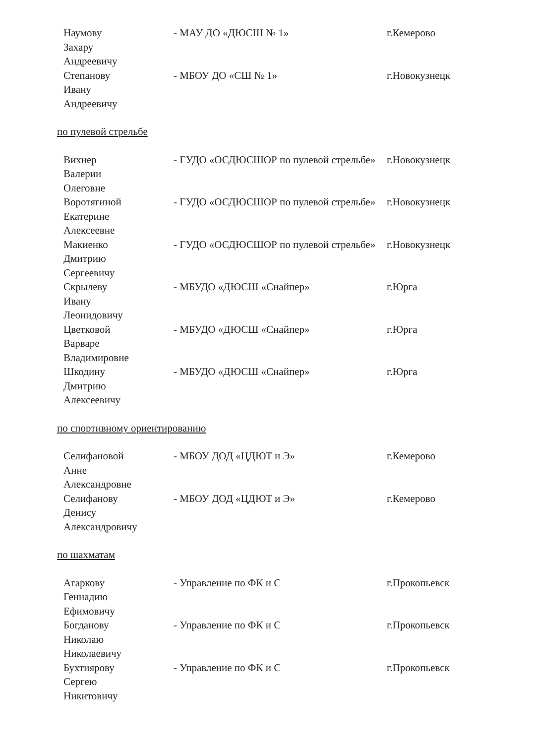| Наумову Захару Андреевичу | - МАУ ДО «ДЮСШ № 1» | г.Кемерово |
| Степанову Ивану Андреевичу | - МБОУ ДО «СШ № 1» | г.Новокузнецк |
по пулевой стрельбе
| Вихнер Валерии Олеговне | - ГУДО «ОСДЮСШОР по пулевой стрельбе» | г.Новокузнецк |
| Воротягиной Екатерине Алексеевне | - ГУДО «ОСДЮСШОР по пулевой стрельбе» | г.Новокузнецк |
| Макиенко Дмитрию Сергеевичу | - ГУДО «ОСДЮСШОР по пулевой стрельбе» | г.Новокузнецк |
| Скрылеву Ивану Леонидовичу | - МБУДО «ДЮСШ «Снайпер» | г.Юрга |
| Цветковой Варваре Владимировне | - МБУДО «ДЮСШ «Снайпер» | г.Юрга |
| Шкодину Дмитрию Алексеевичу | - МБУДО «ДЮСШ «Снайпер» | г.Юрга |
по спортивному ориентированию
| Селифановой Анне Александровне | - МБОУ ДОД «ЦДЮТ и Э» | г.Кемерово |
| Селифанову Денису Александровичу | - МБОУ ДОД «ЦДЮТ и Э» | г.Кемерово |
по шахматам
| Агаркову Геннадию Ефимовичу | - Управление по ФК и С | г.Прокопьевск |
| Богданову Николаю Николаевичу | - Управление по ФК и С | г.Прокопьевск |
| Бухтиярову Сергею Никитовичу | - Управление по ФК и С | г.Прокопьевск |